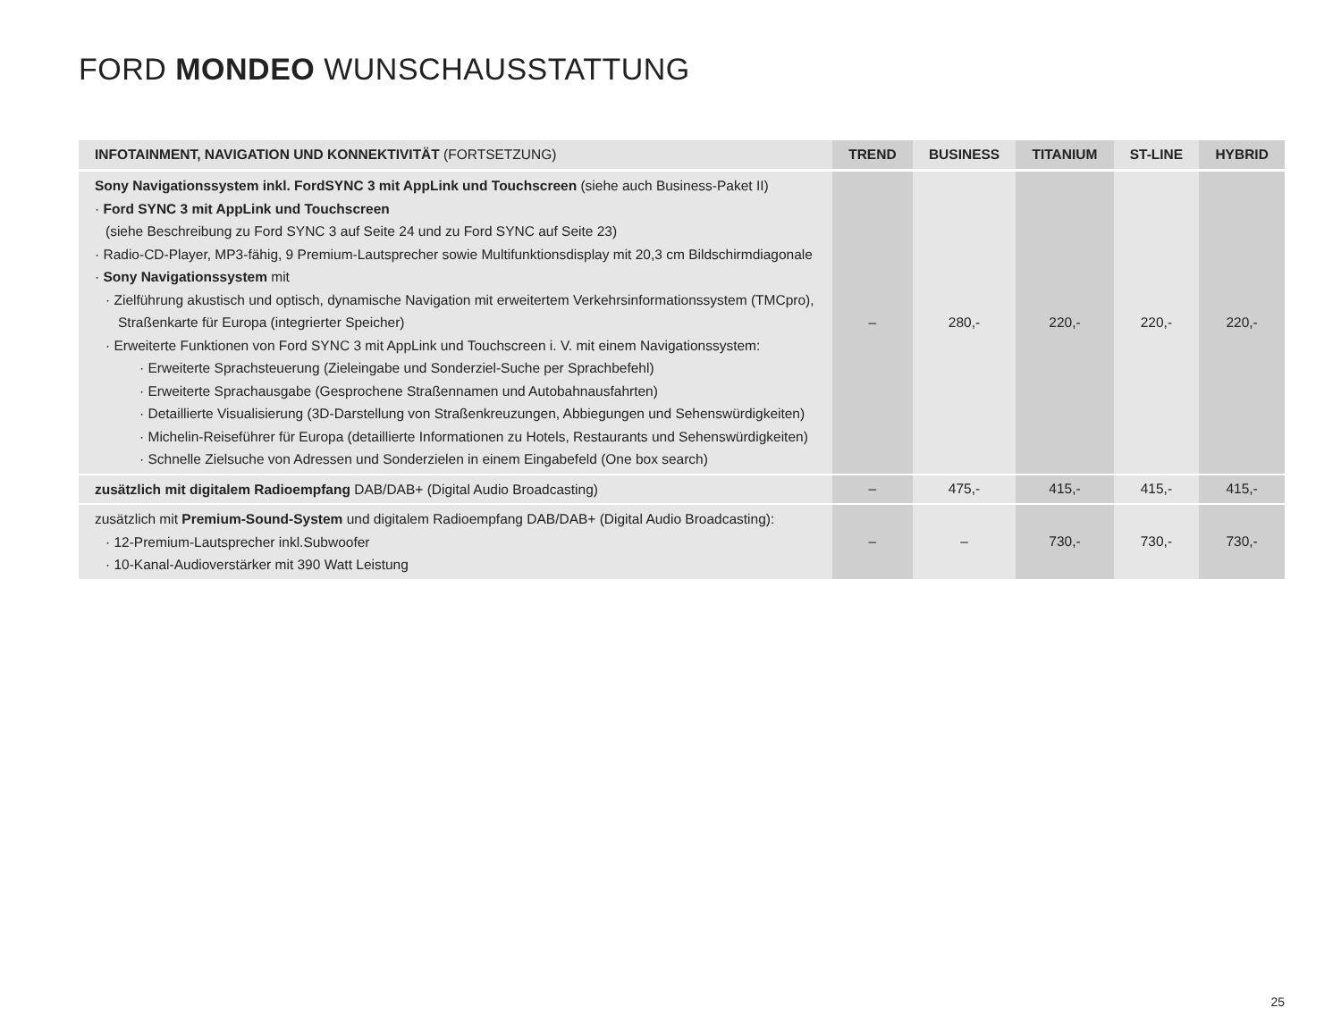FORD MONDEO WUNSCHAUSSTATTUNG
| INFOTAINMENT, NAVIGATION UND KONNEKTIVITÄT (FORTSETZUNG) | TREND | BUSINESS | TITANIUM | ST-LINE | HYBRID |
| --- | --- | --- | --- | --- | --- |
| Sony Navigationssystem inkl. FordSYNC 3 mit AppLink und Touchscreen (siehe auch Business-Paket II) · Ford SYNC 3 mit AppLink und Touchscreen (siehe Beschreibung zu Ford SYNC 3 auf Seite 24 und zu Ford SYNC auf Seite 23) · Radio-CD-Player, MP3-fähig, 9 Premium-Lautsprecher sowie Multifunktionsdisplay mit 20,3 cm Bildschirmdiagonale · Sony Navigationssystem mit · Zielführung akustisch und optisch, dynamische Navigation mit erweitertem Verkehrsinformationssystem (TMCpro), Straßenkarte für Europa (integrierter Speicher) · Erweiterte Funktionen von Ford SYNC 3 mit AppLink und Touchscreen i. V. mit einem Navigationssystem: · Erweiterte Sprachsteuerung (Zieleingabe und Sonderziel-Suche per Sprachbefehl) · Erweiterte Sprachausgabe (Gesprochene Straßennamen und Autobahnausfahrten) · Detaillierte Visualisierung (3D-Darstellung von Straßenkreuzungen, Abbiegungen und Sehenswürdigkeiten) · Michelin-Reiseführer für Europa (detaillierte Informationen zu Hotels, Restaurants und Sehenswürdigkeiten) · Schnelle Zielsuche von Adressen und Sonderzielen in einem Eingabefeld (One box search) | – | 280,- | 220,- | 220,- | 220,- |
| zusätzlich mit digitalem Radioempfang DAB/DAB+ (Digital Audio Broadcasting) | – | 475,- | 415,- | 415,- | 415,- |
| zusätzlich mit Premium-Sound-System und digitalem Radioempfang DAB/DAB+ (Digital Audio Broadcasting): · 12-Premium-Lautsprecher inkl.Subwoofer · 10-Kanal-Audioverstärker mit 390 Watt Leistung | – | – | 730,- | 730,- | 730,- |
25